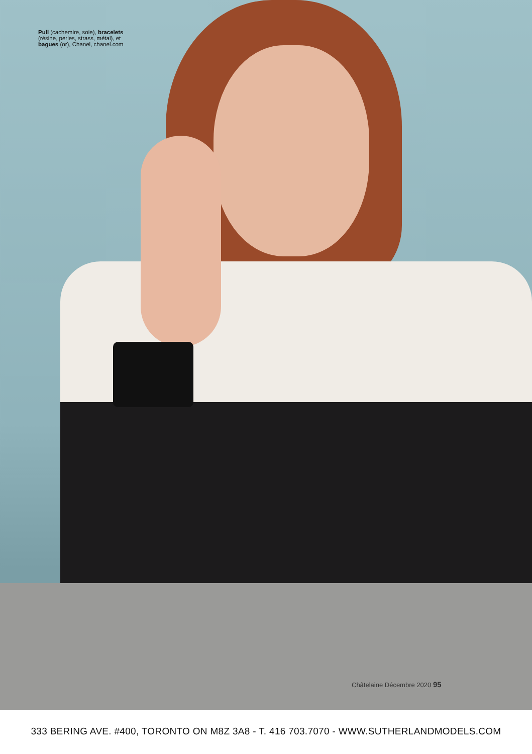Pull (cachemire, soie), bracelets (résine, perles, strass, métal), et bagues (or), Chanel, chanel.com
Châtelaine Décembre 2020 95
333 BERING AVE. #400, TORONTO ON M8Z 3A8 - T. 416 703.7070 - WWW.SUTHERLANDMODELS.COM